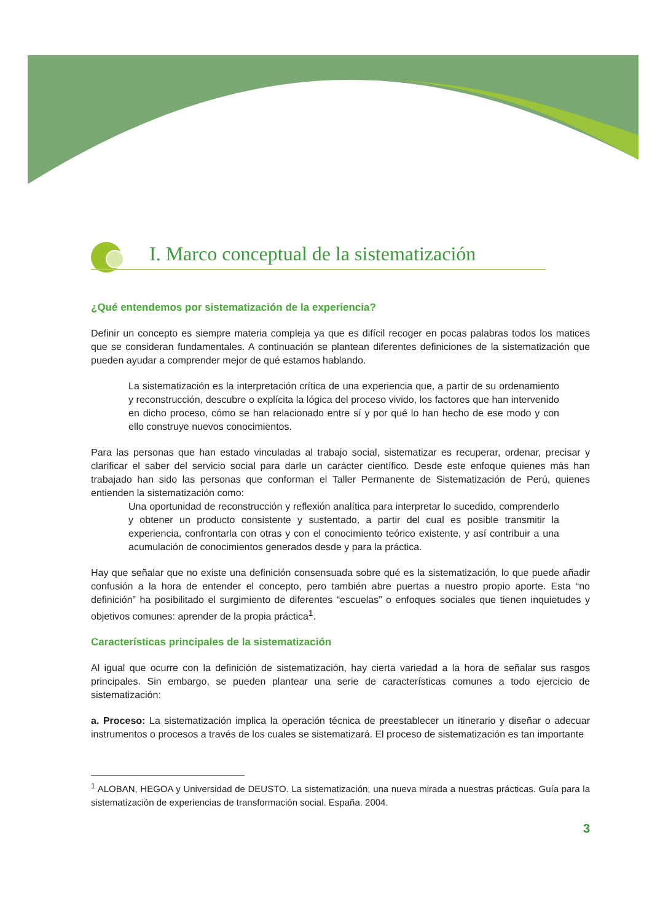I. Marco conceptual de la sistematización
¿Qué entendemos por sistematización de la experiencia?
Definir un concepto es siempre materia compleja ya que es difícil recoger en pocas palabras todos los matices que se consideran fundamentales. A continuación se plantean diferentes definiciones de la sistematización que pueden ayudar a comprender mejor de qué estamos hablando.
La sistematización es la interpretación crítica de una experiencia que, a partir de su ordenamiento y reconstrucción, descubre o explícita la lógica del proceso vivido, los factores que han intervenido en dicho proceso, cómo se han relacionado entre sí y por qué lo han hecho de ese modo y con ello construye nuevos conocimientos.
Para las personas que han estado vinculadas al trabajo social, sistematizar es recuperar, ordenar, precisar y clarificar el saber del servicio social para darle un carácter científico. Desde este enfoque quienes más han trabajado han sido las personas que conforman el Taller Permanente de Sistematización de Perú, quienes entienden la sistematización como:
Una oportunidad de reconstrucción y reflexión analítica para interpretar lo sucedido, comprenderlo y obtener un producto consistente y sustentado, a partir del cual es posible transmitir la experiencia, confrontarla con otras y con el conocimiento teórico existente, y así contribuir a una acumulación de conocimientos generados desde y para la práctica.
Hay que señalar que no existe una definición consensuada sobre qué es la sistematización, lo que puede añadir confusión a la hora de entender el concepto, pero también abre puertas a nuestro propio aporte. Esta “no definición” ha posibilitado el surgimiento de diferentes “escuelas” o enfoques sociales que tienen inquietudes y objetivos comunes: aprender de la propia práctica<sup>1</sup>.
Características principales de la sistematización
Al igual que ocurre con la definición de sistematización, hay cierta variedad a la hora de señalar sus rasgos principales. Sin embargo, se pueden plantear una serie de características comunes a todo ejercicio de sistematización:
a. Proceso: La sistematización implica la operación técnica de preestablecer un itinerario y diseñar o adecuar instrumentos o procesos a través de los cuales se sistematizará. El proceso de sistematización es tan importante
<sup>1</sup> ALOBAN, HEGOA y Universidad de DEUSTO. La sistematización, una nueva mirada a nuestras prácticas. Guía para la sistematización de experiencias de transformación social. España. 2004.
3